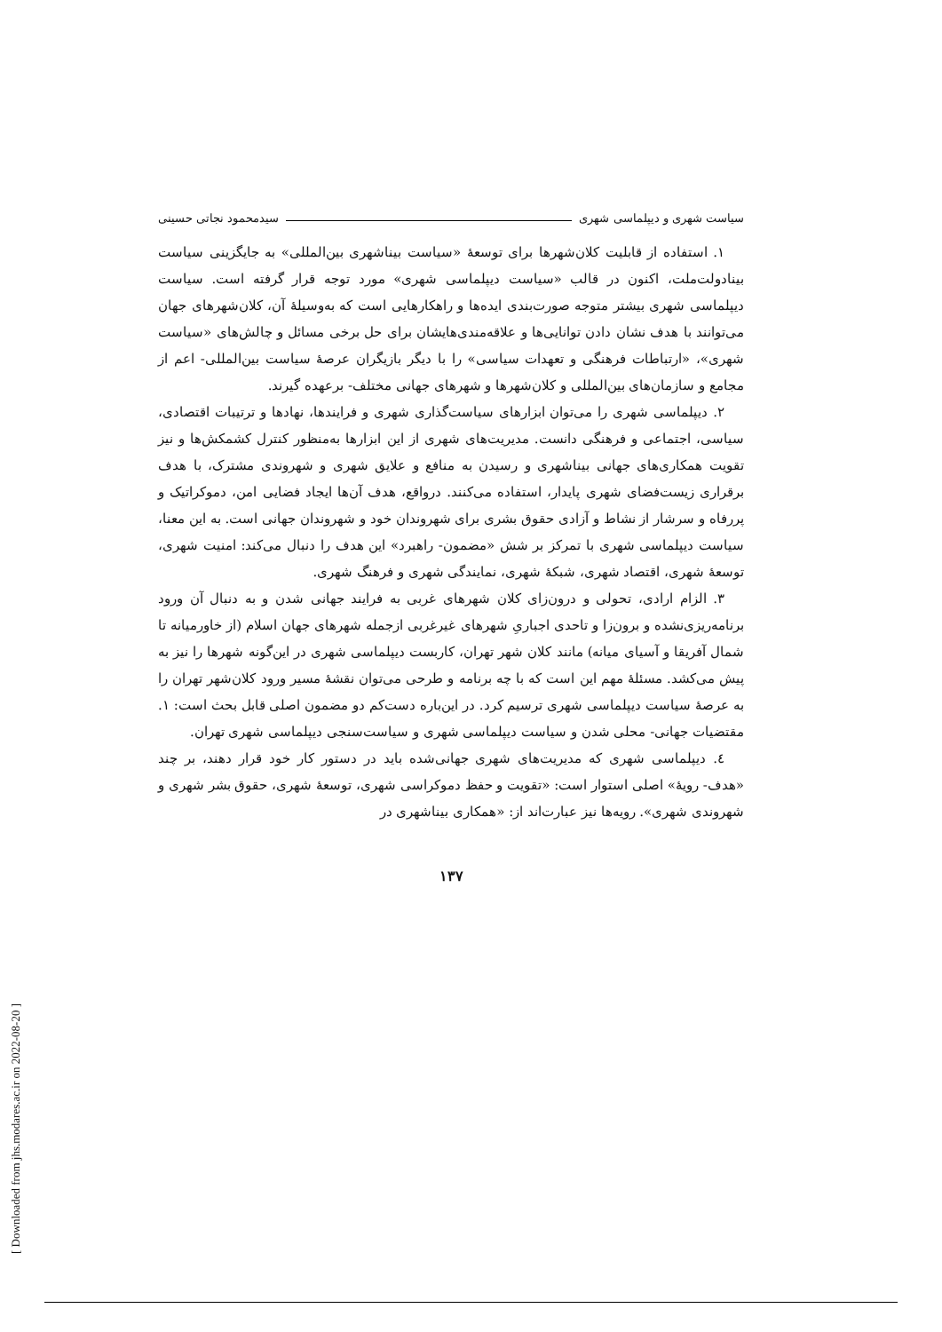سیاست شهری و دیپلماسی شهری سیدمحمود نجاتی حسینی
۱. استفاده از قابلیت کلان‌شهرها برای توسعهٔ «سیاست بیناشهری بین‌المللی» به جایگزینی سیاست بینادولت‌ملت، اکنون در قالب «سیاست دیپلماسی شهری» مورد توجه قرار گرفته است. سیاست دیپلماسی شهری بیشتر متوجه صورت‌بندی ایده‌ها و راهکارهایی است که به‌وسیلهٔ آن، کلان‌شهرهای جهان می‌توانند با هدف نشان دادن توانایی‌ها و علاقه‌مندی‌هایشان برای حل برخی مسائل و چالش‌های «سیاست شهری»، «ارتباطات فرهنگی و تعهدات سیاسی» را با دیگر بازیگران عرصهٔ سیاست بین‌المللی- اعم از مجامع و سازمان‌های بین‌المللی و کلان‌شهرها و شهرهای جهانی مختلف- برعهده گیرند.
۲. دیپلماسی شهری را می‌توان ابزارهای سیاست‌گذاری شهری و فرایندها، نهادها و ترتیبات اقتصادی، سیاسی، اجتماعی و فرهنگی دانست. مدیریت‌های شهری از این ابزارها به‌منظور کنترل کشمکش‌ها و نیز تقویت همکاری‌های جهانی بیناشهری و رسیدن به منافع و علایق شهری و شهروندی مشترک، با هدف برقراری زیست‌فضای شهری پایدار، استفاده می‌کنند. درواقع، هدف آن‌ها ایجاد فضایی امن، دموکراتیک و پررفاه و سرشار از نشاط و آزادی حقوق بشری برای شهروندان خود و شهروندان جهانی است. به این معنا، سیاست دیپلماسی شهری با تمرکز بر شش «مضمون- راهبرد» این هدف را دنبال می‌کند: امنیت شهری، توسعهٔ شهری، اقتصاد شهری، شبکهٔ شهری، نمایندگی شهری و فرهنگ شهری.
۳. الزام ارادی، تحولی و درون‌زای کلان شهرهای غربی به فرایند جهانی شدن و به دنبال آن ورود برنامه‌ریزی‌نشده و برون‌زا و تاحدی اجباریِ شهرهای غیرغربی ازجمله شهرهای جهان اسلام (از خاورمیانه تا شمال آفریقا و آسیای میانه) مانند کلان شهر تهران، کاربست دیپلماسی شهری در این‌گونه شهرها را نیز به پیش می‌کشد. مسئلهٔ مهم این است که با چه برنامه و طرحی می‌توان نقشهٔ مسیر ورود کلان‌شهر تهران را به عرصهٔ سیاست دیپلماسی شهری ترسیم کرد. در این‌باره دست‌کم دو مضمون اصلی قابل بحث است: ۱. مقتضیات جهانی- محلی شدن و سیاست دیپلماسی شهری و سیاست‌سنجی دیپلماسی شهری تهران.
٤. دیپلماسی شهری که مدیریت‌های شهری جهانی‌شده باید در دستور کار خود قرار دهند، بر چند «هدف- رویهٔ» اصلی استوار است: «تقویت و حفظ دموکراسی شهری، توسعهٔ شهری، حقوق بشر شهری و شهروندی شهری». رویه‌ها نیز عبارت‌اند از: «همکاری بیناشهری در
۱۳۷
[ Downloaded from jhs.modares.ac.ir on 2022-08-20 ]